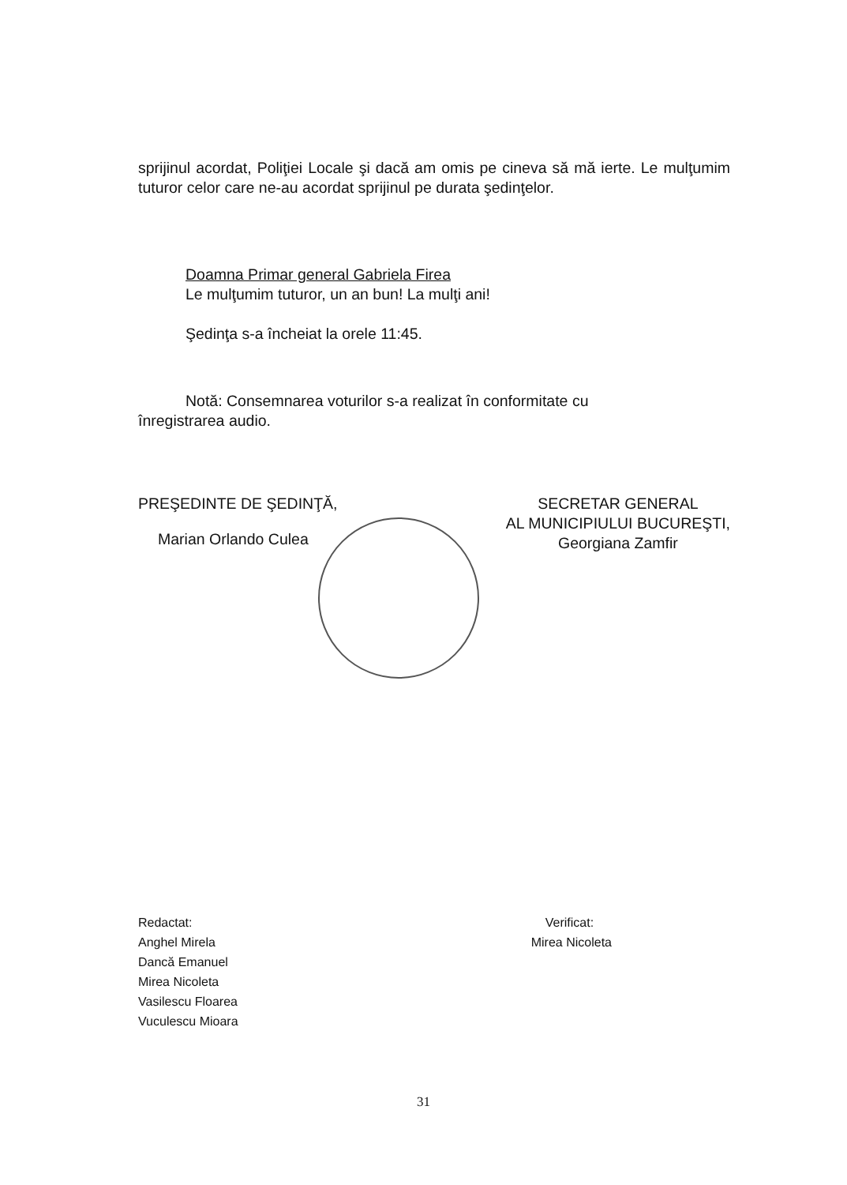sprijinul acordat, Poliţiei Locale şi dacă am omis pe cineva să mă ierte. Le mulţumim tuturor celor care ne-au acordat sprijinul pe durata şedinţelor.
Doamna Primar general Gabriela Firea
Le mulţumim tuturor, un an bun! La mulţi ani!
Şedinţa s-a încheiat la orele 11:45.
Notă: Consemnarea voturilor s-a realizat în conformitate cu
înregistrarea audio.
PREŞEDINTE DE ŞEDINŢĂ,
Marian Orlando Culea
SECRETAR GENERAL
AL MUNICIPIULUI BUCUREŞTI,
Georgiana Zamfir
Redactat:
Anghel Mirela
Dancă Emanuel
Mirea Nicoleta
Vasilescu Floarea
Vuculescu Mioara
Verificat:
Mirea Nicoleta
31